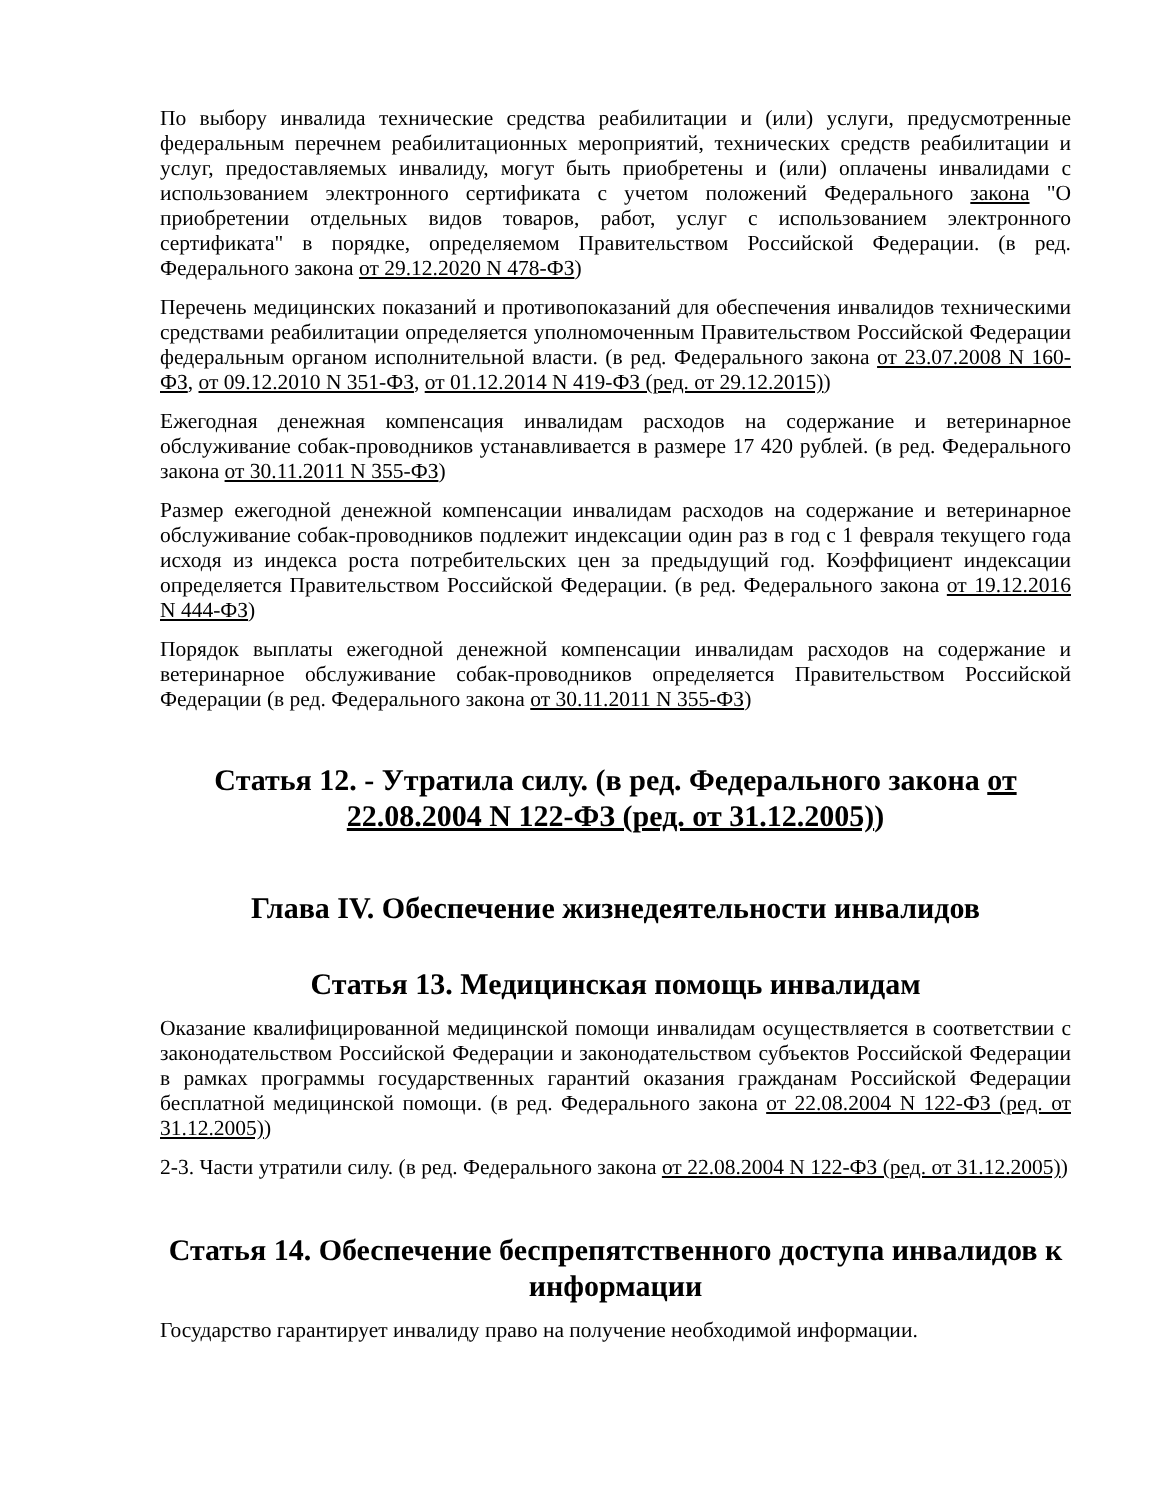По выбору инвалида технические средства реабилитации и (или) услуги, предусмотренные федеральным перечнем реабилитационных мероприятий, технических средств реабилитации и услуг, предоставляемых инвалиду, могут быть приобретены и (или) оплачены инвалидами с использованием электронного сертификата с учетом положений Федерального закона "О приобретении отдельных видов товаров, работ, услуг с использованием электронного сертификата" в порядке, определяемом Правительством Российской Федерации. (в ред. Федерального закона от 29.12.2020 N 478-ФЗ)
Перечень медицинских показаний и противопоказаний для обеспечения инвалидов техническими средствами реабилитации определяется уполномоченным Правительством Российской Федерации федеральным органом исполнительной власти. (в ред. Федерального закона от 23.07.2008 N 160-ФЗ, от 09.12.2010 N 351-ФЗ, от 01.12.2014 N 419-ФЗ (ред. от 29.12.2015))
Ежегодная денежная компенсация инвалидам расходов на содержание и ветеринарное обслуживание собак-проводников устанавливается в размере 17 420 рублей. (в ред. Федерального закона от 30.11.2011 N 355-ФЗ)
Размер ежегодной денежной компенсации инвалидам расходов на содержание и ветеринарное обслуживание собак-проводников подлежит индексации один раз в год с 1 февраля текущего года исходя из индекса роста потребительских цен за предыдущий год. Коэффициент индексации определяется Правительством Российской Федерации. (в ред. Федерального закона от 19.12.2016 N 444-ФЗ)
Порядок выплаты ежегодной денежной компенсации инвалидам расходов на содержание и ветеринарное обслуживание собак-проводников определяется Правительством Российской Федерации (в ред. Федерального закона от 30.11.2011 N 355-ФЗ)
Статья 12. - Утратила силу. (в ред. Федерального закона от 22.08.2004 N 122-ФЗ (ред. от 31.12.2005))
Глава IV. Обеспечение жизнедеятельности инвалидов
Статья 13. Медицинская помощь инвалидам
Оказание квалифицированной медицинской помощи инвалидам осуществляется в соответствии с законодательством Российской Федерации и законодательством субъектов Российской Федерации в рамках программы государственных гарантий оказания гражданам Российской Федерации бесплатной медицинской помощи. (в ред. Федерального закона от 22.08.2004 N 122-ФЗ (ред. от 31.12.2005))
2-3. Части утратили силу. (в ред. Федерального закона от 22.08.2004 N 122-ФЗ (ред. от 31.12.2005))
Статья 14. Обеспечение беспрепятственного доступа инвалидов к информации
Государство гарантирует инвалиду право на получение необходимой информации.